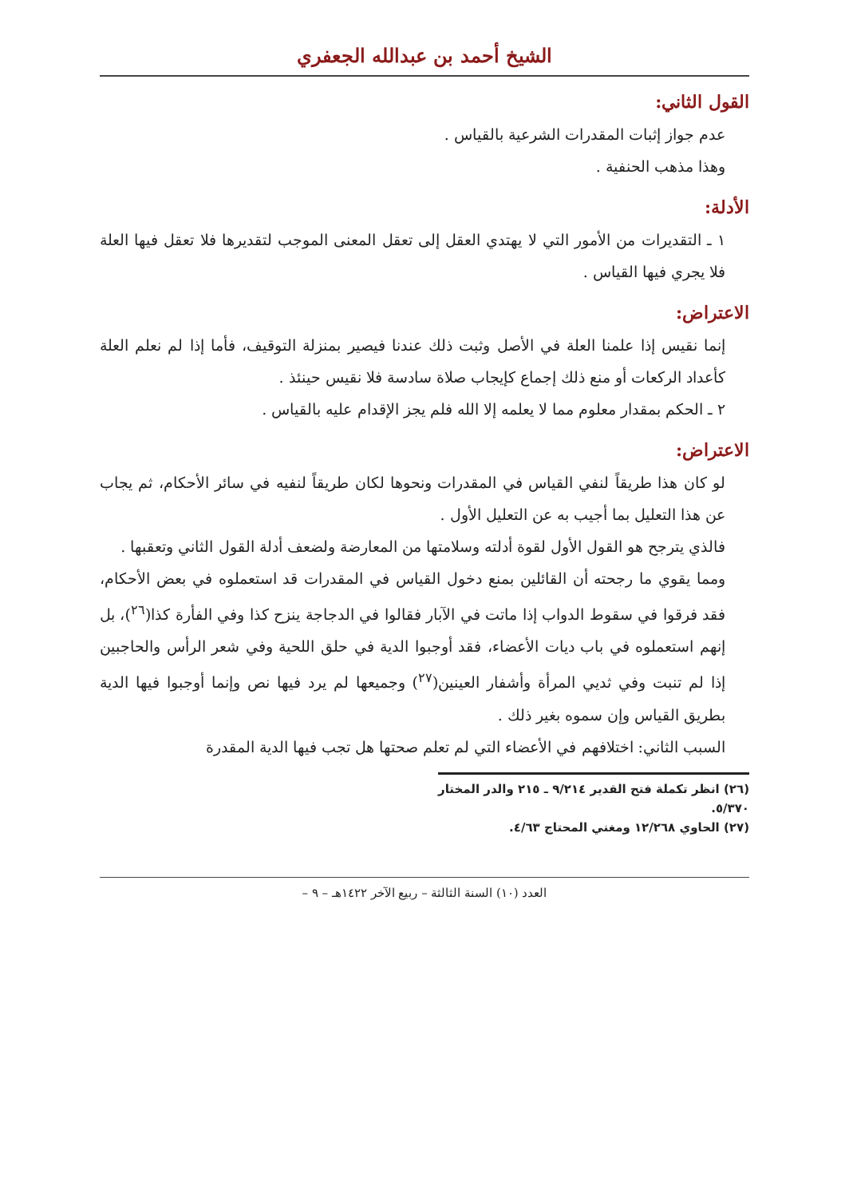الشيخ أحمد بن عبدالله الجعفري
القول الثاني:
عدم جواز إثبات المقدرات الشرعية بالقياس .
وهذا مذهب الحنفية .
الأدلة:
١ ـ التقديرات من الأمور التي لا يهتدي العقل إلى تعقل المعنى الموجب لتقديرها فلا تعقل فيها العلة فلا يجري فيها القياس .
الاعتراض:
إنما نقيس إذا علمنا العلة في الأصل وثبت ذلك عندنا فيصير بمنزلة التوقيف، فأما إذا لم نعلم العلة كأعداد الركعات أو منع ذلك إجماع كإيجاب صلاة سادسة فلا نقيس حينئذ .
٢ ـ الحكم بمقدار معلوم مما لا يعلمه إلا الله فلم يجز الإقدام عليه بالقياس .
الاعتراض:
لو كان هذا طريقاً لنفي القياس في المقدرات ونحوها لكان طريقاً لنفيه في سائر الأحكام، ثم يجاب عن هذا التعليل بما أجيب به عن التعليل الأول .
فالذي يترجح هو القول الأول لقوة أدلته وسلامتها من المعارضة ولضعف أدلة القول الثاني وتعقبها .
ومما يقوي ما رجحته أن القائلين بمنع دخول القياس في المقدرات قد استعملوه في بعض الأحكام، فقد فرقوا في سقوط الدواب إذا ماتت في الآبار فقالوا في الدجاجة ينزح كذا وفي الفأرة كذا(<sup>٢٦</sup>)، بل إنهم استعملوه في باب ديات الأعضاء، فقد أوجبوا الدية في حلق اللحية وفي شعر الرأس والحاجبين إذا لم تنبت وفي ثديي المرأة وأشفار العينين(<sup>٢٧</sup>) وجميعها لم يرد فيها نص وإنما أوجبوا فيها الدية بطريق القياس وإن سموه بغير ذلك .
السبب الثاني: اختلافهم في الأعضاء التي لم تعلم صحتها هل تجب فيها الدية المقدرة
(٢٦) انظر تكملة فتح القدير ٩/٢١٤ ـ ٢١٥ والدر المختار ٥/٣٧٠.
(٢٧) الحاوي ١٢/٢٦٨ ومغني المحتاج ٤/٦٣.
العدد (١٠) السنة الثالثة – ربيع الآخر ١٤٢٢هـ – ٩ –